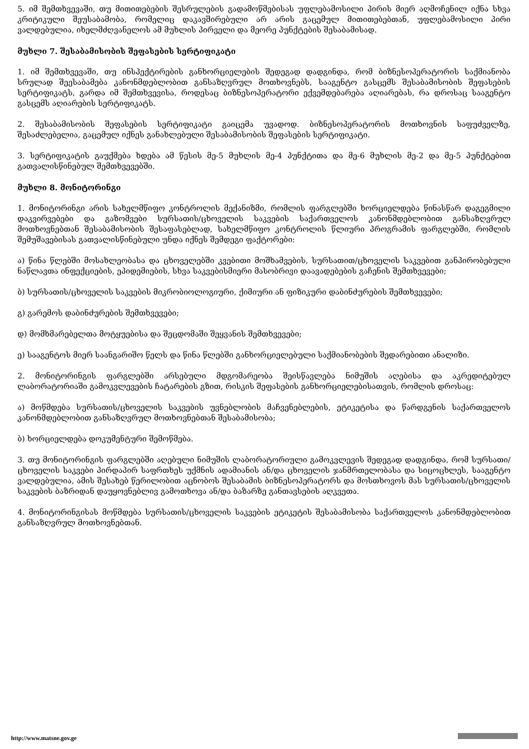5. იმ შემთხვევაში, თუ მითითებების შესრულების გადამოწმებისას უფლებამოსილი პირის მიერ აღმოჩენილ იქნა სხვა კრიტიკული შეუსაბამობა, რომელიც დაკავშირებული არ არის გაცემულ მითითებებთან, უფლებამოსილი პირი ვალდებულია, იხელმძღვანელოს ამ მუხლის პირველი და მეორე პუნქტების შესაბამისად.
მუხლი 7. შესაბამისობის შეფასების სერტიფიკატი
1. იმ შემთხვევაში, თუ ინსპექტირების განხორციელების შედეგად დადგინდა, რომ ბიზნესოპერატორის საქმიანობა სრულად შეესაბამება კანონმდებლობით განსაზღვრულ მოთხოვნებს, სააგენტო გასცემს შესაბამისობის შეფასების სერტიფიკატს, გარდა იმ შემთხვევისა, როდესაც ბიზნესოპერატორი ექვემდებარება აღიარებას, რა დროსაც სააგენტო გასცემს აღიარების სერტიფიკატს.
2. შესაბამისობის შეფასების სერტიფიკატი გაიცემა უვადოდ. ბიზნესოპერატორის მოთხოვნის საფუძველზე, შესაძლებელია, გაცემულ იქნეს განახლებული შესაბამისობის შეფასების სერტიფიკატი.
3. სერტიფიკატის გაუქმება ხდება ამ წესის მე-5 მუხლის მე-4 პუნქტითა და მე-6 მუხლის მე-2 და მე-5 პუნქტებით გათვალისწინებულ შემთხვევებში.
მუხლი 8. მონიტორინგი
1. მონიტორინგი არის სახელმწიფო კონტროლის მექანიზმი, რომლის ფარგლებში ხორციელდება წინასწარ დაგეგმილი დაკვირვებები და გაზომვები სურსათის/ცხოველის საკვების საქართველოს კანონმდებლობით განსაზღვრულ მოთხოვნებთან შესაბამისობის შესაფასებლად, სახელმწიფო კონტროლის წლიური პროგრამის ფარგლებში, რომლის შემუშავებისას გათვალისწინებული უნდა იქნეს შემდეგი ფაქტორები:
ა) წინა წლებში მოსახლეობასა და ცხოველებში კვებითი მოშხამვების, სურსათით/ცხოველის საკვებით განპირობებული ნაწლავთა ინფექციების, ეპიდემიების, სხვა საკვებისმიერი მასობრივი დაავადებების გაჩენის შემთხვევები;
ბ) სურსათის/ცხოველის საკვების მიკრობიოლოგიური, ქიმიური ან ფიზიკური დაბინძურების შემთხვევები;
გ) გარემოს დაბინძურების შემთხვევები;
დ) მომხმარებელთა მოტყუებისა და შეცდომაში შეყვანის შემთხვევები;
ე) სააგენტოს მიერ საანგარიშო წელს და წინა წლებში განხორციელებული საქმიანობების შედარებითი ანალიზი.
2. მონიტორინგის ფარგლებში არსებული მდგომარეობა შეისწავლება ნიმუშის აღებისა და აკრედიტებულ ლაბორატორიაში გამოკვლევების ჩატარების გზით, რისკის შეფასების განხორციელებისათვის, რომლის დროსაც:
ა) მოწმდება სურსათის/ცხოველის საკვების უვნებლობის მაჩვენებლების, ეტიკეტისა და წარდგენის საქართველოს კანონმდებლობით განსაზღვრულ მოთხოვნებთან შესაბამისობა;
ბ) ხორციელდება დოკუმენტური შემოწმება.
3. თუ მონიტორინგის ფარგლებში აღებული ნიმუშის ლაბორატორიული გამოკვლევის შედეგად დადგინდა, რომ სურსათი/ცხოველის საკვები პირდაპირ საფრთხეს უქმნის ადამიანის ან/და ცხოველის ჯანმრთელობასა და სიცოცხლეს, სააგენტო ვალდებულია, ამის შესახებ წერილობით აცნობოს შესაბამის ბიზნესოპერატორს და მოსთხოვოს მას სურსათის/ცხოველის საკვების ბაზრიდან დაუყოვნებლივ გამოთხოვა ან/და ბაზარზე განთავსების აღკვეთა.
4. მონიტორინგისას მოწმდება სურსათის/ცხოველის საკვების ეტიკეტის შესაბამისობა საქართველოს კანონმდებლობით განსაზღვრულ მოთხოვნებთან.
http://www.matsne.gov.ge